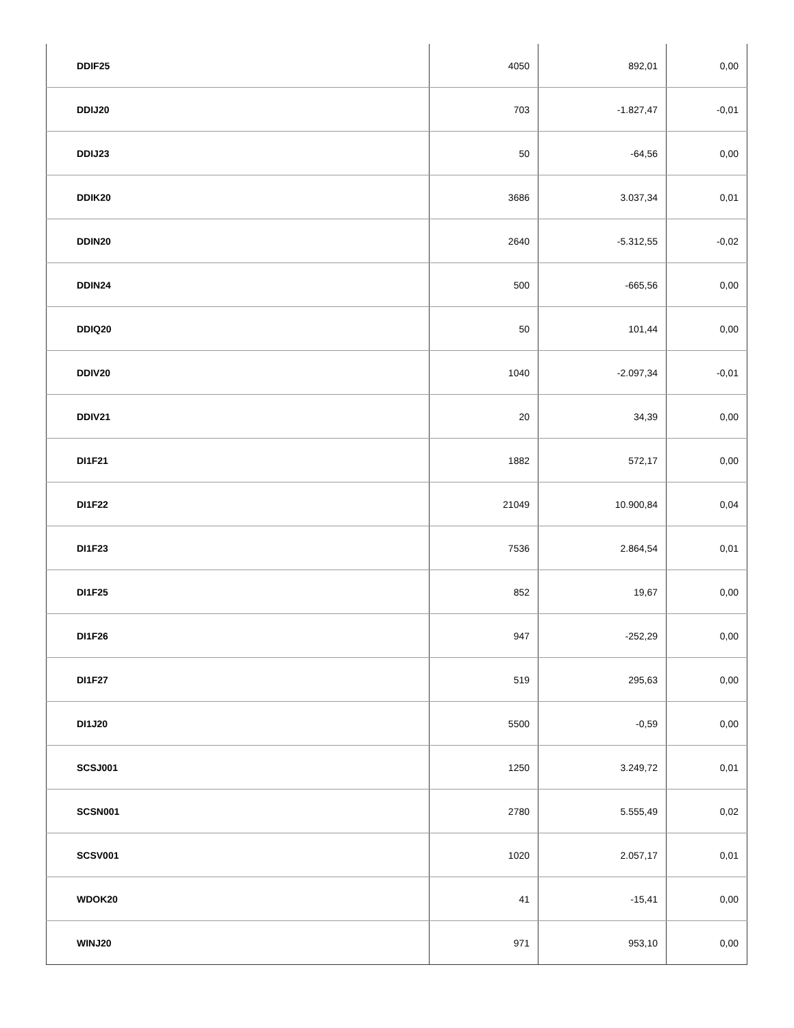| DDIF25 | 4050 | 892,01 | 0,00 |
| DDIJ20 | 703 | -1.827,47 | -0,01 |
| DDIJ23 | 50 | -64,56 | 0,00 |
| DDIK20 | 3686 | 3.037,34 | 0,01 |
| DDIN20 | 2640 | -5.312,55 | -0,02 |
| DDIN24 | 500 | -665,56 | 0,00 |
| DDIQ20 | 50 | 101,44 | 0,00 |
| DDIV20 | 1040 | -2.097,34 | -0,01 |
| DDIV21 | 20 | 34,39 | 0,00 |
| DI1F21 | 1882 | 572,17 | 0,00 |
| DI1F22 | 21049 | 10.900,84 | 0,04 |
| DI1F23 | 7536 | 2.864,54 | 0,01 |
| DI1F25 | 852 | 19,67 | 0,00 |
| DI1F26 | 947 | -252,29 | 0,00 |
| DI1F27 | 519 | 295,63 | 0,00 |
| DI1J20 | 5500 | -0,59 | 0,00 |
| SCSJ001 | 1250 | 3.249,72 | 0,01 |
| SCSN001 | 2780 | 5.555,49 | 0,02 |
| SCSV001 | 1020 | 2.057,17 | 0,01 |
| WDOK20 | 41 | -15,41 | 0,00 |
| WINJ20 | 971 | 953,10 | 0,00 |